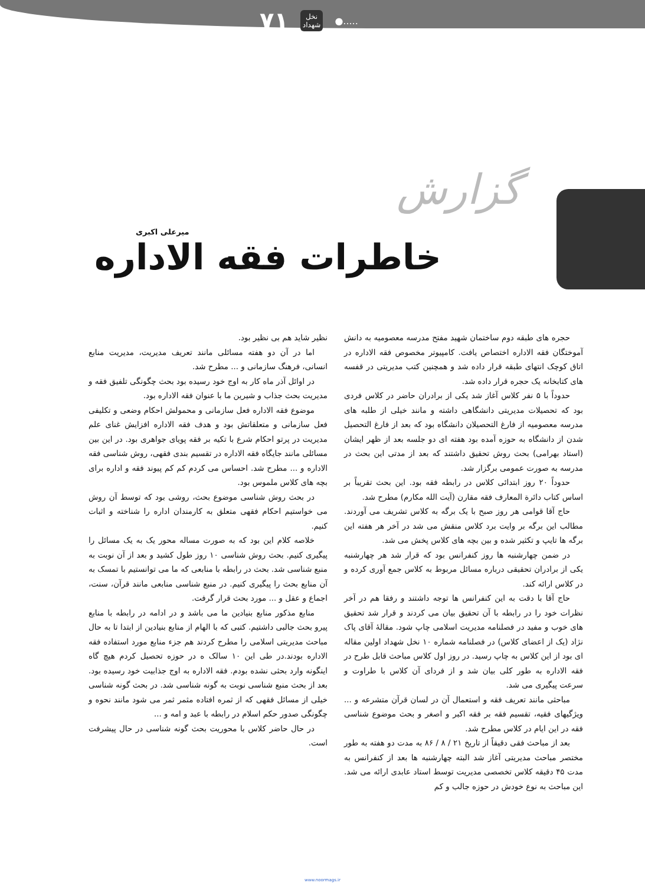۷۱ نخل
شهداد ●.....
گزارش
میرعلی اکبری
خاطرات فقه الاداره
حجره های طبقه دوم ساختمان شهید مفتح مدرسه معصومیه به دانش آموختگان فقه الاداره اختصاص یافت. کامپیوتر مخصوص فقه الاداره در اتاق کوچک انتهای طبقه قرار داده شد و همچنین کتب مدیریتی در قفسه های کتابخانه یک حجره قرار داده شد.
حدوداً با ۵ نفر کلاس آغاز شد یکی از برادران حاضر در کلاس فردی بود که تحصیلات مدیریتی دانشگاهی داشته و مانند خیلی از طلبه های مدرسه معصومیه از فارغ التحصیلان دانشگاه بود که بعد از فارغ التحصیل شدن از دانشگاه به حوزه آمده بود هفته ای دو جلسه بعد از ظهر ایشان (استاد بهرامی) بحث روش تحقیق داشتند که بعد از مدتی این بحث در مدرسه به صورت عمومی برگزار شد.
حدوداً ۲۰ روز ابتدائی کلاس در رابطه فقه بود. این بحث تقریباً بر اساس کتاب دائرة المعارف فقه مقارن (آیت الله مکارم) مطرح شد.
حاج آقا قوامی هر روز صبح با یک برگه به کلاس تشریف می آوردند. مطالب این برگه بر وایت برد کلاس منقش می شد در آخر هر هفته این برگه ها تایپ و تکثیر شده و بین بچه های کلاس پخش می شد.
در ضمن چهارشنبه ها روز کنفرانس بود که قرار شد هر چهارشنبه یکی از برادران تحقیقی درباره مسائل مربوط به کلاس جمع آوری کرده و در کلاس ارائه کند.
حاج آقا با دقت به این کنفرانس ها توجه داشتند و رفقا هم در آخر نظرات خود را در رابطه با آن تحقیق بیان می کردند و قرار شد تحقیق های خوب و مفید در فصلنامه مدیریت اسلامی چاپ شود. مقالهٔ آقای پاک نژاد (یک از اعضای کلاس) در فصلنامه شماره ۱۰ نخل شهداد اولین مقاله ای بود از این کلاس به چاپ رسید. در روز اول کلاس مباحث قابل طرح در فقه الاداره به طور کلی بیان شد و از فردای آن کلاس با طراوت و سرعت پیگیری می شد.
مباحثی مانند تعریف فقه و استعمال آن در لسان قرآن متشرعه و ... ویژگیهای فقیه، تقسیم فقه بر فقه اکبر و اصغر و بحث موضوع شناسی فقه در این ایام در کلاس مطرح شد.
بعد از مباحث فقی دقیقاً از تاریخ ۲۱ / ۸ / ۸۶ به مدت دو هفته به طور مختصر مباحث مدیریتی آغاز شد البته چهارشنبه ها بعد از کنفرانس به مدت ۴۵ دقیقه کلاس تخصصی مدیریت توسط استاد عابدی ارائه می شد. این مباحث به نوع خودش در حوزه جالب و کم
نظیر شاید هم بی نظیر بود.
اما در آن دو هفته مسائلی مانند تعریف مدیریت، مدیریت منابع انسانی، فرهنگ سازمانی و ... مطرح شد.
در اوائل آذر ماه کار به اوج خود رسیده بود بحث چگونگی تلفیق فقه و مدیریت بحث جذاب و شیرین ما با عنوان فقه الاداره بود.
موضوع فقه الاداره فعل سازمانی و محمولش احکام وضعی و تکلیفی فعل سازمانی و متعلقاتش بود و هدف فقه الاداره افزایش غنای علم مدیریت در پرتو احکام شرع با تکیه بر فقه پویای جواهری بود. در این بین مسائلی مانند جایگاه فقه الاداره در تقسیم بندی فقهی، روش شناسی فقه الاداره و ... مطرح شد. احساس می کردم کم کم پیوند فقه و اداره برای بچه های کلاس ملموس بود.
در بحث روش شناسی موضوع بحث، روشی بود که توسط آن روش می خواستیم احکام فقهی متعلق به کارمندان اداره را شناخته و اثبات کنیم.
خلاصه کلام این بود که به صورت مساله محور یک به یک مسائل را پیگیری کنیم. بحث روش شناسی ۱۰ روز طول کشید و بعد از آن نوبت به منبع شناسی شد. بحث در رابطه با منابعی که ما می توانستیم با تمسک به آن منابع بحث را پیگیری کنیم. در منبع شناسی منابعی مانند قرآن، سنت، اجماع و عقل و ... مورد بحث قرار گرفت.
منابع مذکور منابع بنیادین ما می باشد و در ادامه در رابطه با منابع پیرو بحث جالبی داشتیم. کتبی که با الهام از منابع بنیادین از ابتدا تا به حال مباحث مدیریتی اسلامی را مطرح کردند هم جزء منابع مورد استفاده فقه الاداره بودند.در طی این ۱۰ سالک ه در حوزه تحصیل کردم هیچ گاه اینگونه وارد بحثی نشده بودم. فقه الاداره به اوج جذابیت خود رسیده بود. بعد از بحث منبع شناسی نوبت به گونه شناسی شد. در بحث گونه شناسی خیلی از مسائل فقهی که از ثمره افتاده مثمر ثمر می شود مانند نحوه و چگونگی صدور حکم اسلام در رابطه با عبد و امه و ...
در حال حاضر کلاس با محوریت بحث گونه شناسی در حال پیشرفت است.
www.noormags.ir